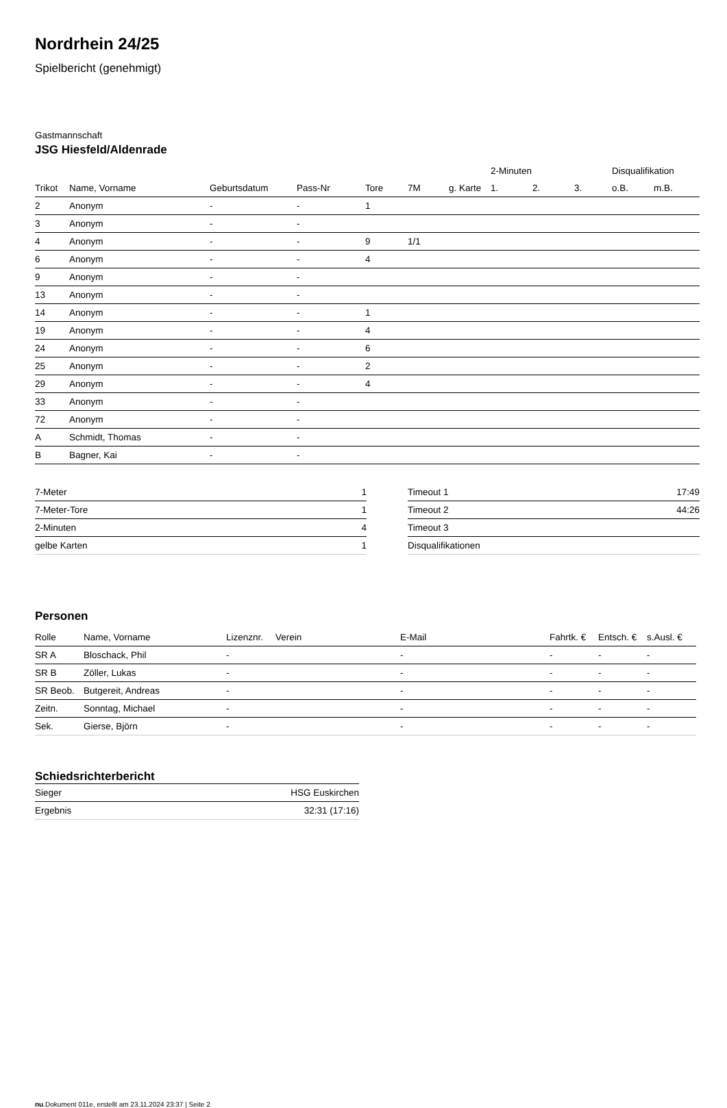Nordrhein 24/25
Spielbericht (genehmigt)
Gastmannschaft
JSG Hiesfeld/Aldenrade
| | | | | | | | 2-Minuten | | | Disqualifikation | |
| --- | --- | --- | --- | --- | --- | --- | --- | --- | --- | --- | --- |
| Trikot | Name, Vorname | Geburtsdatum | Pass-Nr | Tore | 7M | g. Karte | 1. | 2. | 3. | o.B. | m.B. |
| 2 | Anonym | - | - | 1 | | | | | | | |
| 3 | Anonym | - | - | | | | | | | | |
| 4 | Anonym | - | - | 9 | 1/1 | | | | | | |
| 6 | Anonym | - | - | 4 | | | | | | | |
| 9 | Anonym | - | - | | | | | | | | |
| 13 | Anonym | - | - | | | | | | | | |
| 14 | Anonym | - | - | 1 | | | | | | | |
| 19 | Anonym | - | - | 4 | | | | | | | |
| 24 | Anonym | - | - | 6 | | | | | | | |
| 25 | Anonym | - | - | 2 | | | | | | | |
| 29 | Anonym | - | - | 4 | | | | | | | |
| 33 | Anonym | - | - | | | | | | | | |
| 72 | Anonym | - | - | | | | | | | | |
| A | Schmidt, Thomas | - | - | | | | | | | | |
| B | Bagner, Kai | - | - | | | | | | | | |
| 7-Meter | 1 |
| 7-Meter-Tore | 1 |
| 2-Minuten | 4 |
| gelbe Karten | 1 |
| Timeout 1 | 17:49 |
| Timeout 2 | 44:26 |
| Timeout 3 | |
| Disqualifikationen | |
Personen
| Rolle | Name, Vorname | Lizenznr. | Verein | E-Mail | Fahrtk. € | Entsch. € | s.Ausl. € |
| --- | --- | --- | --- | --- | --- | --- | --- |
| SR A | Bloschack, Phil | - | | - | - | - | - |
| SR B | Zöller, Lukas | - | | - | - | - | - |
| SR Beob. | Butgereit, Andreas | - | | - | - | - | - |
| Zeitn. | Sonntag, Michael | - | | - | - | - | - |
| Sek. | Gierse, Björn | - | | - | - | - | - |
Schiedsrichterbericht
| Sieger | HSG Euskirchen |
| Ergebnis | 32:31 (17:16) |
nu.Dokument 011e, erstellt am 23.11.2024 23:37 | Seite 2